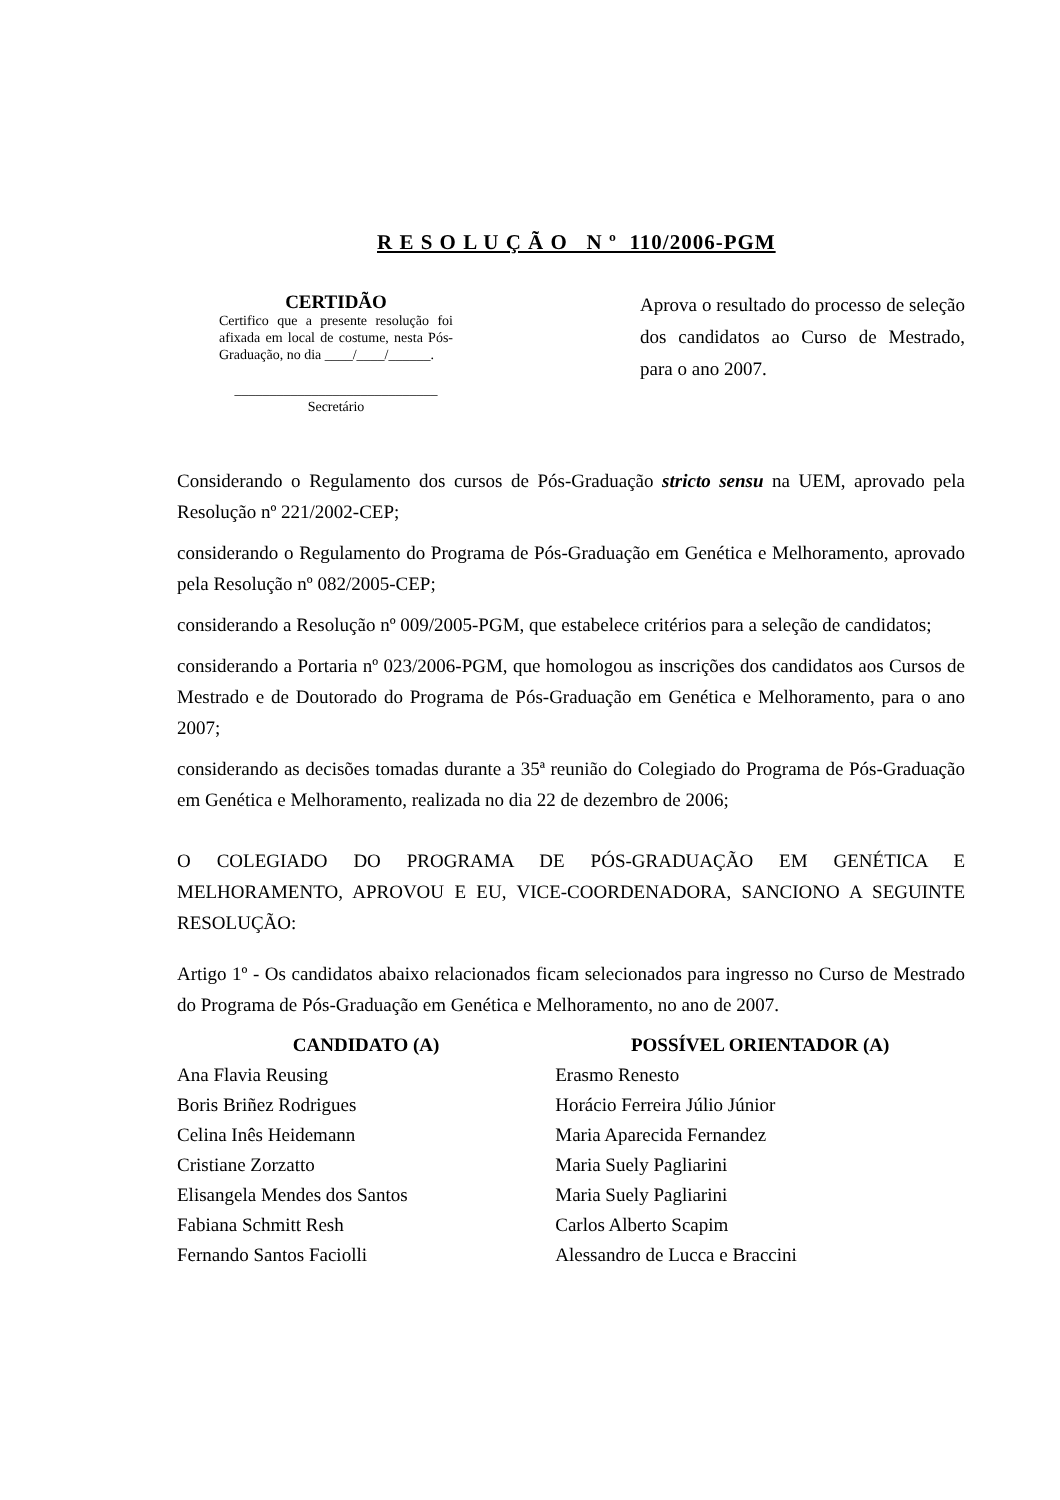R E S O L U Ç Ã O N º 110/2006-PGM
CERTIDÃO
Certifico que a presente resolução foi afixada em local de costume, nesta Pós-Graduação, no dia ____/____/______.
_____________________________
Secretário
Aprova o resultado do processo de seleção dos candidatos ao Curso de Mestrado, para o ano 2007.
Considerando o Regulamento dos cursos de Pós-Graduação stricto sensu na UEM, aprovado pela Resolução nº 221/2002-CEP;
considerando o Regulamento do Programa de Pós-Graduação em Genética e Melhoramento, aprovado pela Resolução nº 082/2005-CEP;
considerando a Resolução nº 009/2005-PGM, que estabelece critérios para a seleção de candidatos;
considerando a Portaria nº 023/2006-PGM, que homologou as inscrições dos candidatos aos Cursos de Mestrado e de Doutorado do Programa de Pós-Graduação em Genética e Melhoramento, para o ano 2007;
considerando as decisões tomadas durante a 35ª reunião do Colegiado do Programa de Pós-Graduação em Genética e Melhoramento, realizada no dia 22 de dezembro de 2006;
O COLEGIADO DO PROGRAMA DE PÓS-GRADUAÇÃO EM GENÉTICA E MELHORAMENTO, APROVOU E EU, VICE-COORDENADORA, SANCIONO A SEGUINTE RESOLUÇÃO:
Artigo 1º - Os candidatos abaixo relacionados ficam selecionados para ingresso no Curso de Mestrado do Programa de Pós-Graduação em Genética e Melhoramento, no ano de 2007.
| CANDIDATO (A) | POSSÍVEL ORIENTADOR (A) |
| --- | --- |
| Ana Flavia Reusing | Erasmo Renesto |
| Boris Briñez Rodrigues | Horácio Ferreira Júlio Júnior |
| Celina Inês Heidemann | Maria Aparecida Fernandez |
| Cristiane Zorzatto | Maria Suely Pagliarini |
| Elisangela Mendes dos Santos | Maria Suely Pagliarini |
| Fabiana Schmitt Resh | Carlos Alberto Scapim |
| Fernando Santos Faciolli | Alessandro de Lucca e Braccini |